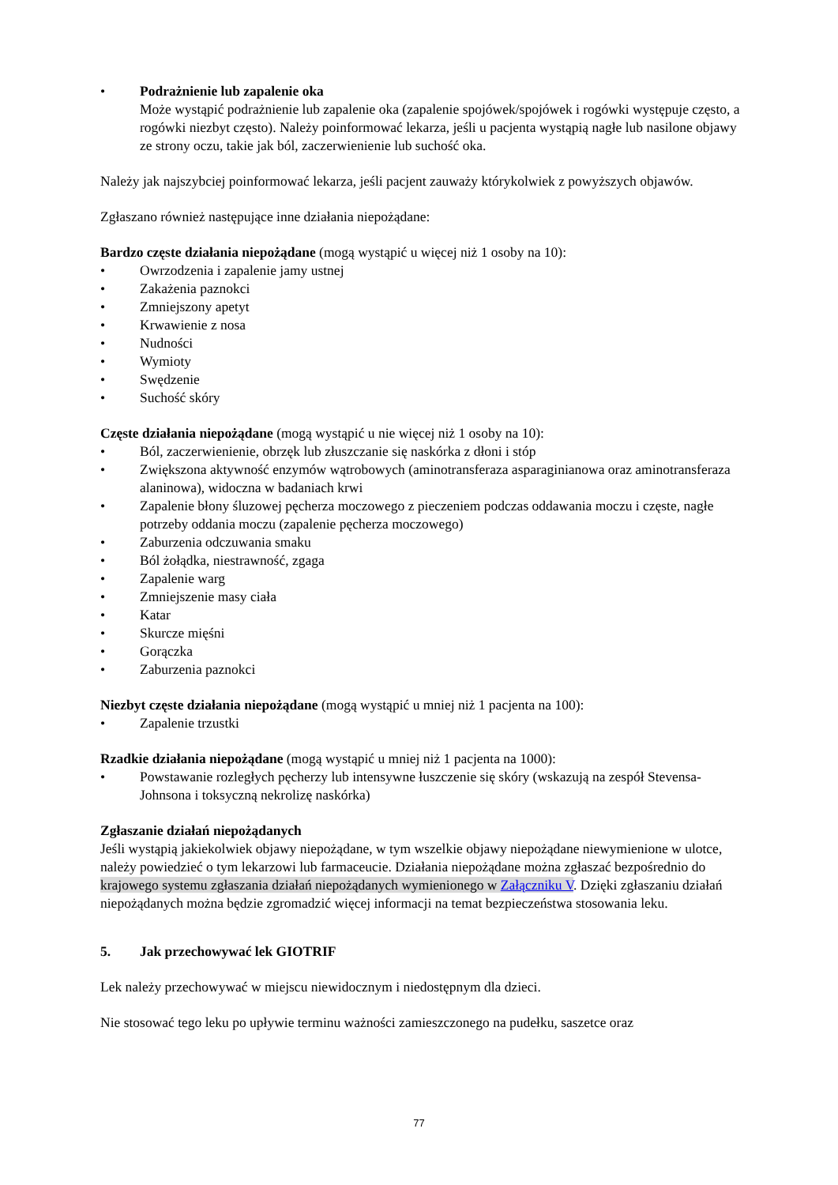• Podrażnienie lub zapalenie oka
Może wystąpić podrażnienie lub zapalenie oka (zapalenie spojówek/spojówek i rogówki występuje często, a rogówki niezbyt często). Należy poinformować lekarza, jeśli u pacjenta wystąpią nagłe lub nasilone objawy ze strony oczu, takie jak ból, zaczerwienienie lub suchość oka.
Należy jak najszybciej poinformować lekarza, jeśli pacjent zauważy którykolwiek z powyższych objawów.
Zgłaszano również następujące inne działania niepożądane:
Bardzo częste działania niepożądane (mogą wystąpić u więcej niż 1 osoby na 10):
• Owrzodzenia i zapalenie jamy ustnej
• Zakażenia paznokci
• Zmniejszony apetyt
• Krwawienie z nosa
• Nudności
• Wymioty
• Swędzenie
• Suchość skóry
Częste działania niepożądane (mogą wystąpić u nie więcej niż 1 osoby na 10):
• Ból, zaczerwienienie, obrzęk lub złuszczanie się naskórka z dłoni i stóp
• Zwiększona aktywność enzymów wątrobowych (aminotransferaza asparaginianowa oraz aminotransferaza alaninowa), widoczna w badaniach krwi
• Zapalenie błony śluzowej pęcherza moczowego z pieczeniem podczas oddawania moczu i częste, nagłe potrzeby oddania moczu (zapalenie pęcherza moczowego)
• Zaburzenia odczuwania smaku
• Ból żołądka, niestrawność, zgaga
• Zapalenie warg
• Zmniejszenie masy ciała
• Katar
• Skurcze mięśni
• Gorączka
• Zaburzenia paznokci
Niezbyt częste działania niepożądane (mogą wystąpić u mniej niż 1 pacjenta na 100):
• Zapalenie trzustki
Rzadkie działania niepożądane (mogą wystąpić u mniej niż 1 pacjenta na 1000):
• Powstawanie rozległych pęcherzy lub intensywne łuszczenie się skóry (wskazują na zespół Stevensa-Johnsona i toksyczną nekrolizę naskórka)
Zgłaszanie działań niepożądanych
Jeśli wystąpią jakiekolwiek objawy niepożądane, w tym wszelkie objawy niepożądane niewymienione w ulotce, należy powiedzieć o tym lekarzowi lub farmaceucie. Działania niepożądane można zgłaszać bezpośrednio do krajowego systemu zgłaszania działań niepożądanych wymienionego w Załączniku V. Dzięki zgłaszaniu działań niepożądanych można będzie zgromadzić więcej informacji na temat bezpieczeństwa stosowania leku.
5. Jak przechowywać lek GIOTRIF
Lek należy przechowywać w miejscu niewidocznym i niedostępnym dla dzieci.
Nie stosować tego leku po upływie terminu ważności zamieszczonego na pudełku, saszetce oraz
77